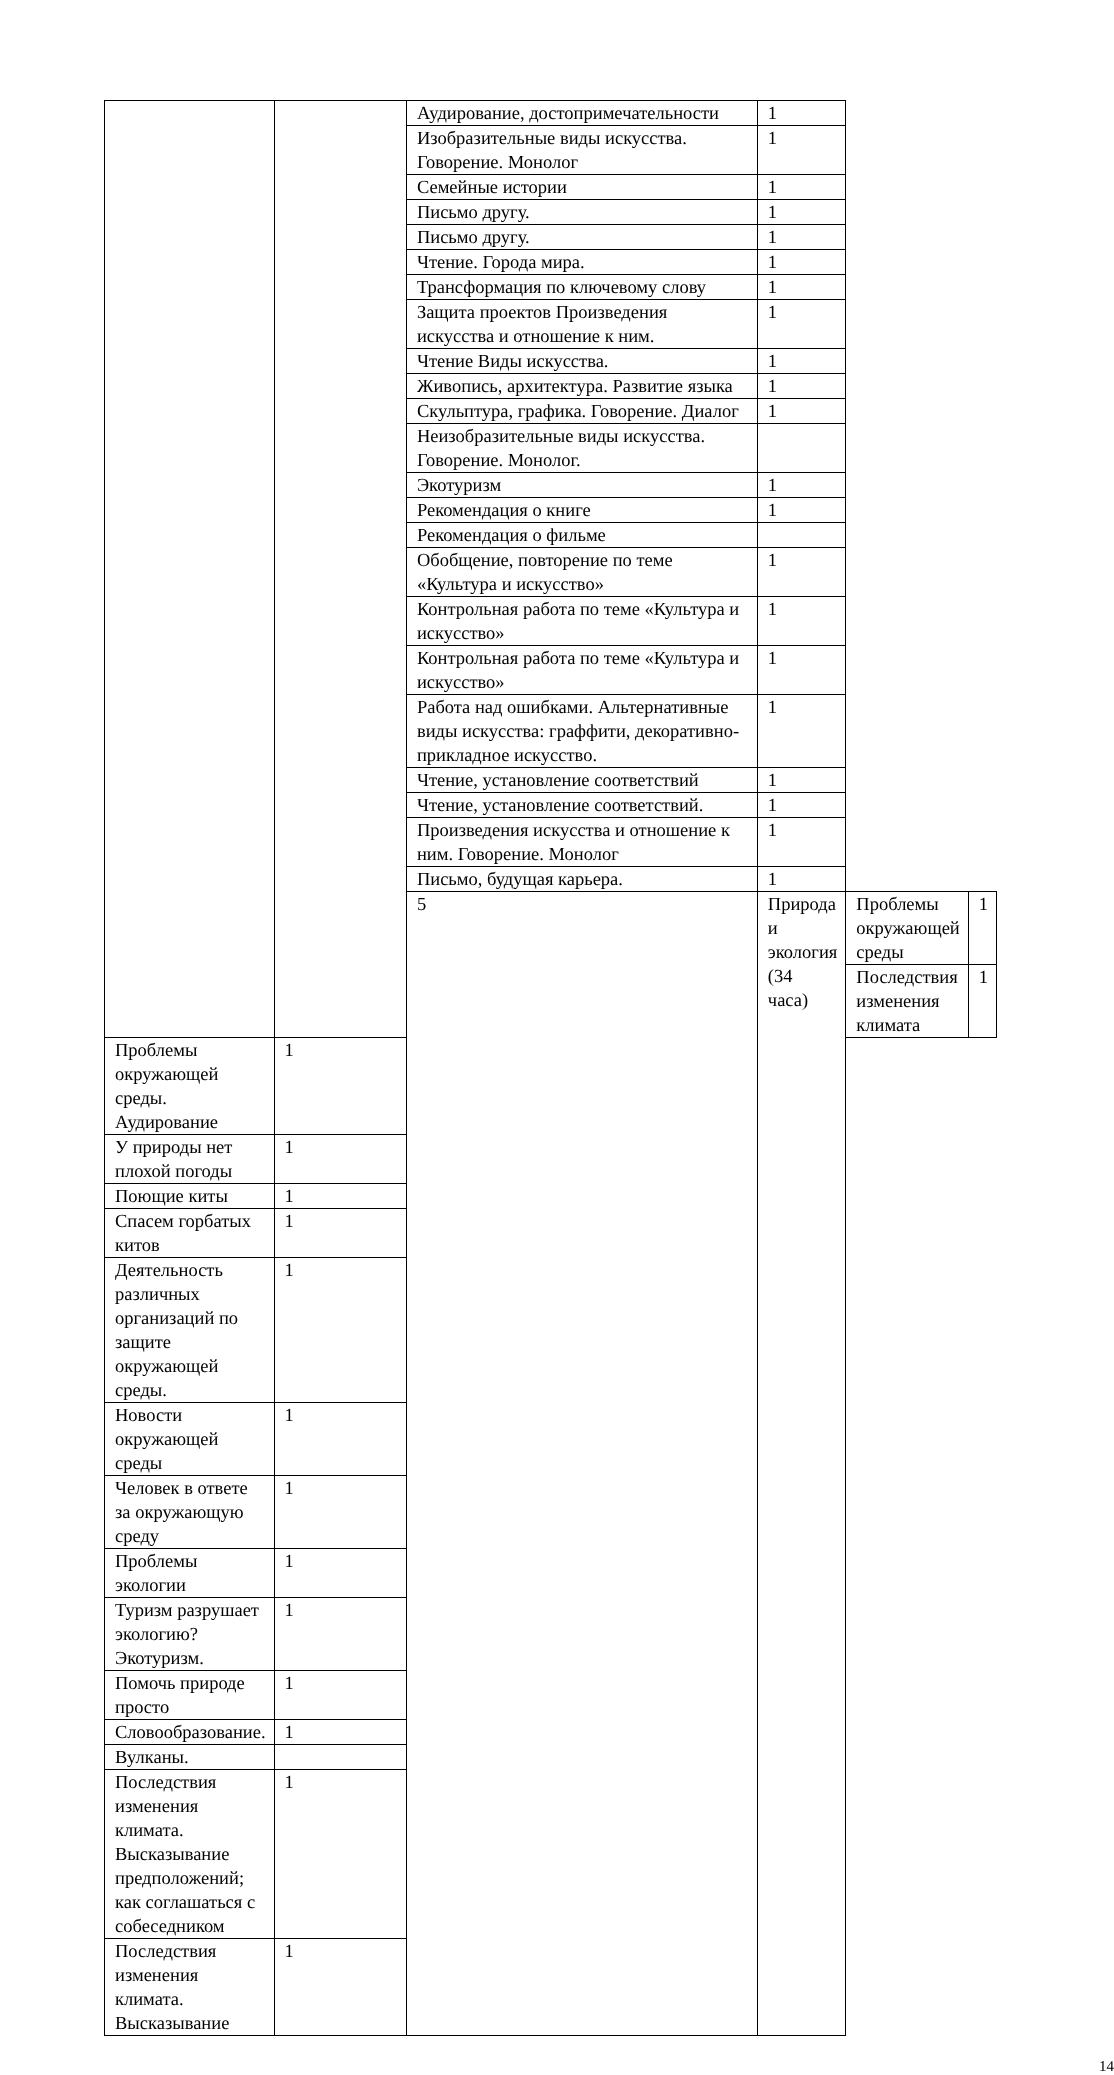| | | Аудирование, достопримечательности | 1 | | |
| | | Изобразительные виды искусства. Говорение. Монолог | 1 | | |
| | | Семейные истории | 1 | | |
| | | Письмо другу. | 1 | | |
| | | Письмо другу. | 1 | | |
| | | Чтение. Города мира. | 1 | | |
| | | Трансформация по ключевому слову | 1 | | |
| | | Защита проектов Произведения искусства и отношение к ним. | 1 | | |
| | | Чтение Виды искусства. | 1 | | |
| | | Живопись, архитектура. Развитие языка | 1 | | |
| | | Скульптура, графика. Говорение. Диалог | 1 | | |
| | | Неизобразительные виды искусства. Говорение. Монолог. | | | |
| | | Экотуризм | 1 | | |
| | | Рекомендация о книге | 1 | | |
| | | Рекомендация о фильме | | | |
| | | Обобщение, повторение по теме «Культура и искусство» | 1 | | |
| | | Контрольная работа по теме «Культура и искусство» | 1 | | |
| | | Контрольная работа по теме «Культура и искусство» | 1 | | |
| | | Работа над ошибками. Альтернативные виды искусства: граффити, декоративно-прикладное искусство. | 1 | | |
| | | Чтение, установление соответствий | 1 | | |
| | | Чтение, установление соответствий. | 1 | | |
| | | Произведения искусства и отношение к ним. Говорение. Монолог | 1 | | |
| | | Письмо, будущая карьера. | 1 | | |
| | | 5 | Природа и экология (34 часа) | Проблемы окружающей среды | 1 |
| | | | | Последствия изменения климата | 1 |
| Проблемы окружающей среды. Аудирование | 1 | | | | |
| У природы нет плохой погоды | 1 | | | | |
| Поющие киты | 1 | | | | |
| Спасем горбатых китов | 1 | | | | |
| Деятельность различных организаций по защите окружающей среды. | 1 | | | | |
| Новости окружающей среды | 1 | | | | |
| Человек в ответе за окружающую среду | 1 | | | | |
| Проблемы экологии | 1 | | | | |
| Туризм разрушает экологию? Экотуризм. | 1 | | | | |
| Помочь природе просто | 1 | | | | |
| Словообразование. | 1 | | | | |
| Вулканы. | | | | | |
| Последствия изменения климата. Высказывание предположений; как соглашаться с собеседником | 1 | | | | |
| Последствия изменения климата. Высказывание | 1 | | | | |
14